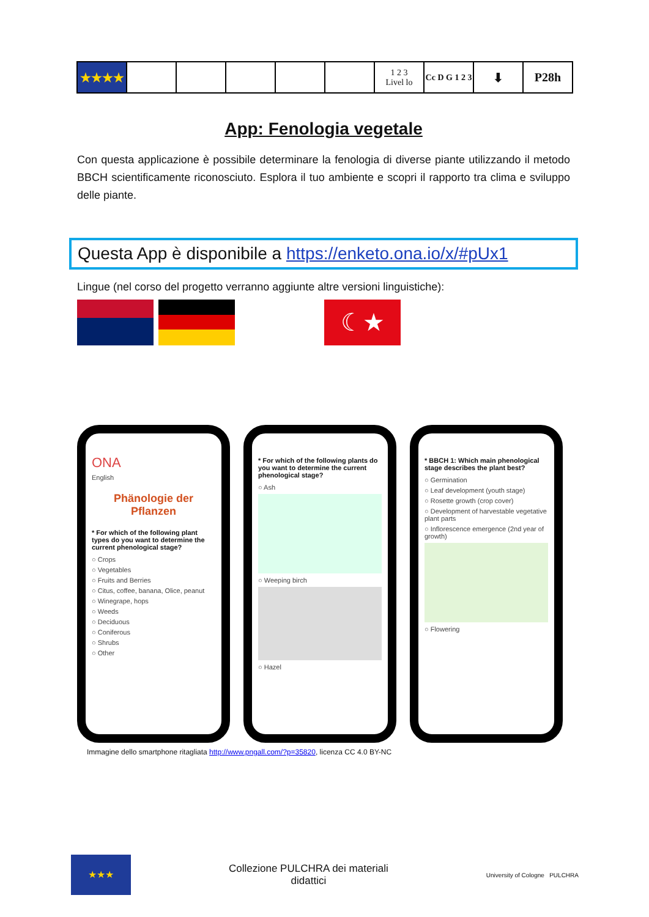| ★★★★ | | | | | | 1 2 3 Livel lo | Cc D G 1 2 3 | ⬇ | P28h |
App: Fenologia vegetale
Con questa applicazione è possibile determinare la fenologia di diverse piante utilizzando il metodo BBCH scientificamente riconosciuto. Esplora il tuo ambiente e scopri il rapporto tra clima e sviluppo delle piante.
Questa App è disponibile a https://enketo.ona.io/x/#pUx1
Lingue (nel corso del progetto verranno aggiunte altre versioni linguistiche):
☾★
ONA
English
Phänologie der Pflanzen
* For which of the following plant types do you want to determine the current phenological stage?
○ Crops
○ Vegetables
○ Fruits and Berries
○ Citus, coffee, banana, Olice, peanut
○ Winegrape, hops
○ Weeds
○ Deciduous
○ Coniferous
○ Shrubs
○ Other
* For which of the following plants do you want to determine the current phenological stage?
○ Ash
○ Weeping birch
○ Hazel
* BBCH 1: Which main phenological stage describes the plant best?
○ Germination
○ Leaf development (youth stage)
○ Rosette growth (crop cover)
○ Development of harvestable vegetative plant parts
○ Inflorescence emergence (2nd year of growth)
○ Flowering
Immagine dello smartphone ritagliata http://www.pngall.com/?p=35820, licenza CC 4.0 BY-NC
★★★
Collezione PULCHRA dei materiali
didattici
University of Cologne PULCHRA